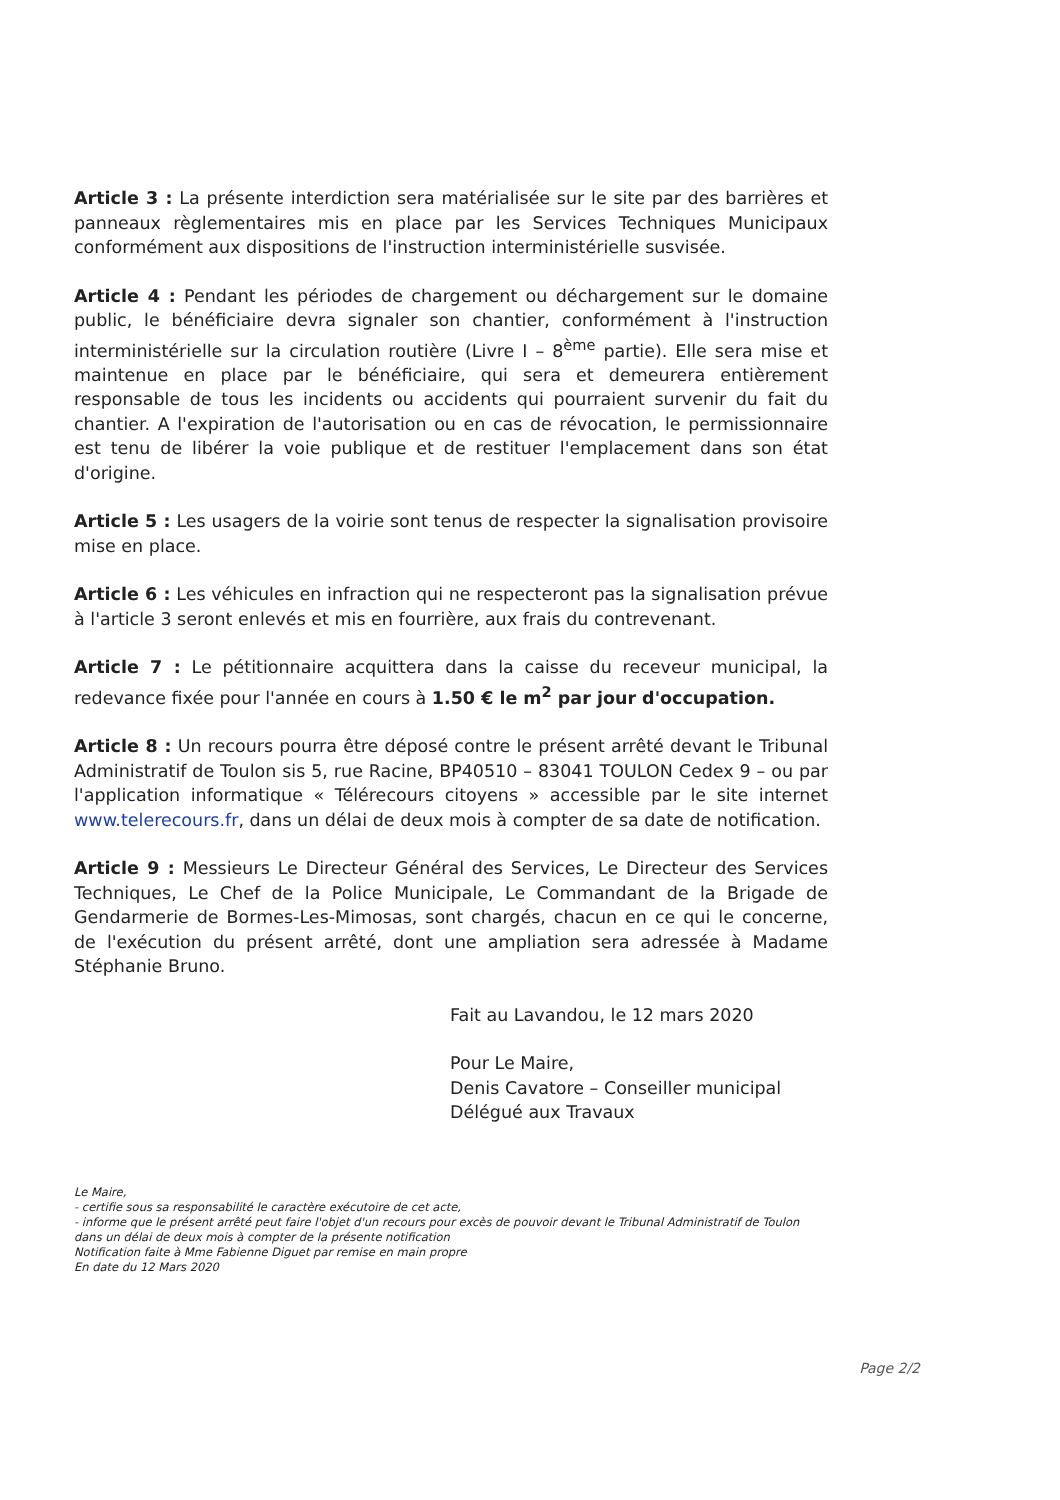Article 3 : La présente interdiction sera matérialisée sur le site par des barrières et panneaux règlementaires mis en place par les Services Techniques Municipaux conformément aux dispositions de l'instruction interministérielle susvisée.
Article 4 : Pendant les périodes de chargement ou déchargement sur le domaine public, le bénéficiaire devra signaler son chantier, conformément à l'instruction interministérielle sur la circulation routière (Livre I – 8<sup>ème</sup> partie). Elle sera mise et maintenue en place par le bénéficiaire, qui sera et demeurera entièrement responsable de tous les incidents ou accidents qui pourraient survenir du fait du chantier. A l'expiration de l'autorisation ou en cas de révocation, le permissionnaire est tenu de libérer la voie publique et de restituer l'emplacement dans son état d'origine.
Article 5 : Les usagers de la voirie sont tenus de respecter la signalisation provisoire mise en place.
Article 6 : Les véhicules en infraction qui ne respecteront pas la signalisation prévue à l'article 3 seront enlevés et mis en fourrière, aux frais du contrevenant.
Article 7 : Le pétitionnaire acquittera dans la caisse du receveur municipal, la redevance fixée pour l'année en cours à 1.50 € le m<sup>2</sup> par jour d'occupation.
Article 8 : Un recours pourra être déposé contre le présent arrêté devant le Tribunal Administratif de Toulon sis 5, rue Racine, BP40510 – 83041 TOULON Cedex 9 – ou par l'application informatique « Télérecours citoyens » accessible par le site internet www.telerecours.fr, dans un délai de deux mois à compter de sa date de notification.
Article 9 : Messieurs Le Directeur Général des Services, Le Directeur des Services Techniques, Le Chef de la Police Municipale, Le Commandant de la Brigade de Gendarmerie de Bormes-Les-Mimosas, sont chargés, chacun en ce qui le concerne, de l'exécution du présent arrêté, dont une ampliation sera adressée à Madame Stéphanie Bruno.
Fait au Lavandou, le 12 mars 2020
Pour Le Maire,
Denis Cavatore – Conseiller municipal
Délégué aux Travaux
Le Maire,
- certifie sous sa responsabilité le caractère exécutoire de cet acte,
- informe que le présent arrêté peut faire l'objet d'un recours pour excès de pouvoir devant le Tribunal Administratif de Toulon dans un délai de deux mois à compter de la présente notification
Notification faite à Mme Fabienne Diguet par remise en main propre
En date du 12 Mars 2020
Page 2/2